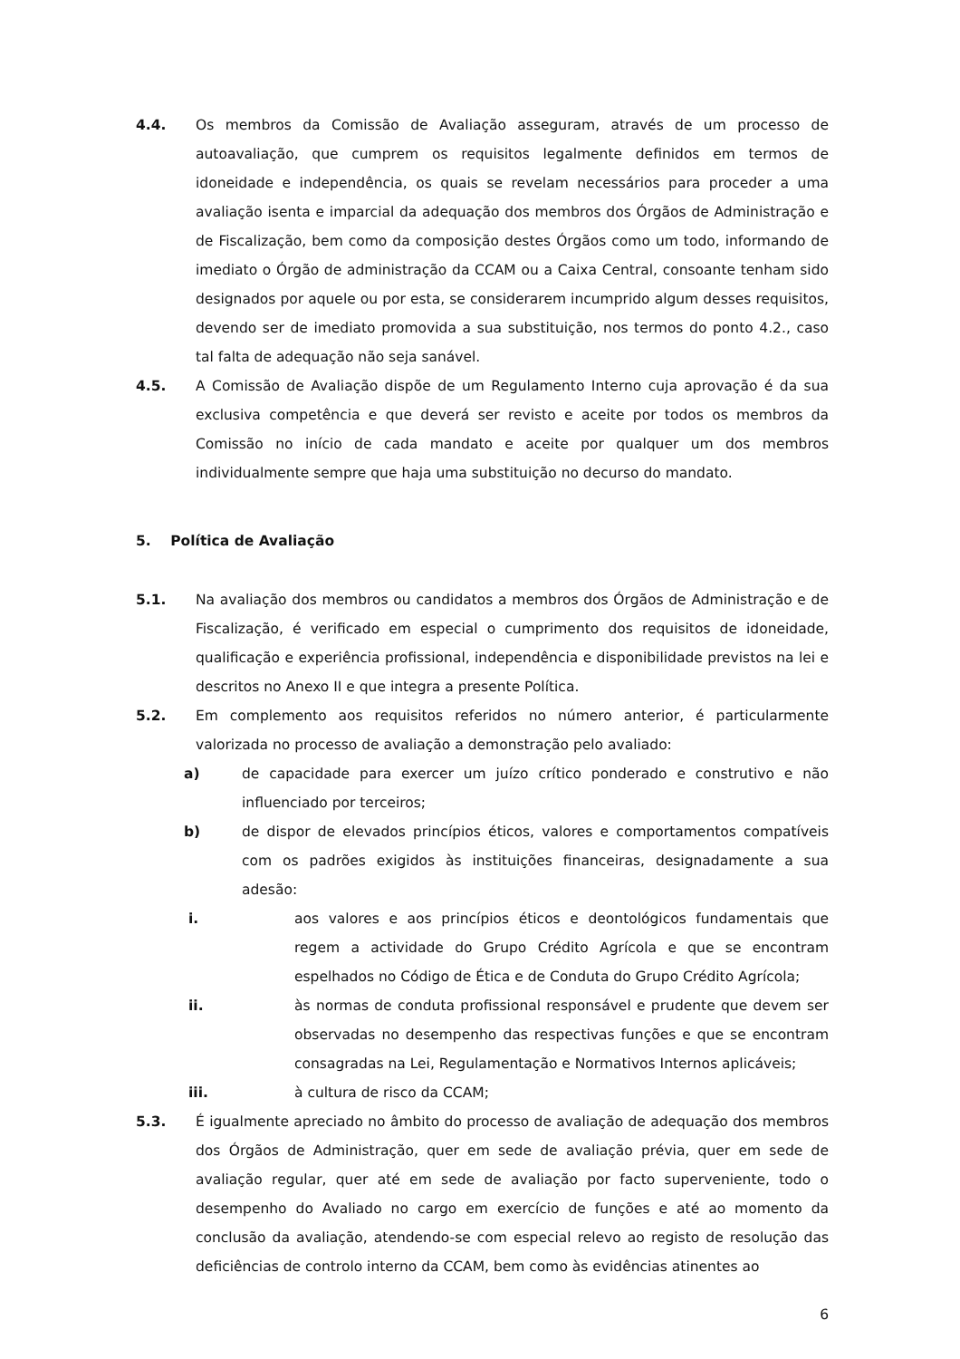4.4. Os membros da Comissão de Avaliação asseguram, através de um processo de autoavaliação, que cumprem os requisitos legalmente definidos em termos de idoneidade e independência, os quais se revelam necessários para proceder a uma avaliação isenta e imparcial da adequação dos membros dos Órgãos de Administração e de Fiscalização, bem como da composição destes Órgãos como um todo, informando de imediato o Órgão de administração da CCAM ou a Caixa Central, consoante tenham sido designados por aquele ou por esta, se considerarem incumprido algum desses requisitos, devendo ser de imediato promovida a sua substituição, nos termos do ponto 4.2., caso tal falta de adequação não seja sanável.
4.5. A Comissão de Avaliação dispõe de um Regulamento Interno cuja aprovação é da sua exclusiva competência e que deverá ser revisto e aceite por todos os membros da Comissão no início de cada mandato e aceite por qualquer um dos membros individualmente sempre que haja uma substituição no decurso do mandato.
5. Política de Avaliação
5.1. Na avaliação dos membros ou candidatos a membros dos Órgãos de Administração e de Fiscalização, é verificado em especial o cumprimento dos requisitos de idoneidade, qualificação e experiência profissional, independência e disponibilidade previstos na lei e descritos no Anexo II e que integra a presente Política.
5.2. Em complemento aos requisitos referidos no número anterior, é particularmente valorizada no processo de avaliação a demonstração pelo avaliado:
a) de capacidade para exercer um juízo crítico ponderado e construtivo e não influenciado por terceiros;
b) de dispor de elevados princípios éticos, valores e comportamentos compatíveis com os padrões exigidos às instituições financeiras, designadamente a sua adesão:
i. aos valores e aos princípios éticos e deontológicos fundamentais que regem a actividade do Grupo Crédito Agrícola e que se encontram espelhados no Código de Ética e de Conduta do Grupo Crédito Agrícola;
ii. às normas de conduta profissional responsável e prudente que devem ser observadas no desempenho das respectivas funções e que se encontram consagradas na Lei, Regulamentação e Normativos Internos aplicáveis;
iii. à cultura de risco da CCAM;
5.3. É igualmente apreciado no âmbito do processo de avaliação de adequação dos membros dos Órgãos de Administração, quer em sede de avaliação prévia, quer em sede de avaliação regular, quer até em sede de avaliação por facto superveniente, todo o desempenho do Avaliado no cargo em exercício de funções e até ao momento da conclusão da avaliação, atendendo-se com especial relevo ao registo de resolução das deficiências de controlo interno da CCAM, bem como às evidências atinentes ao
6